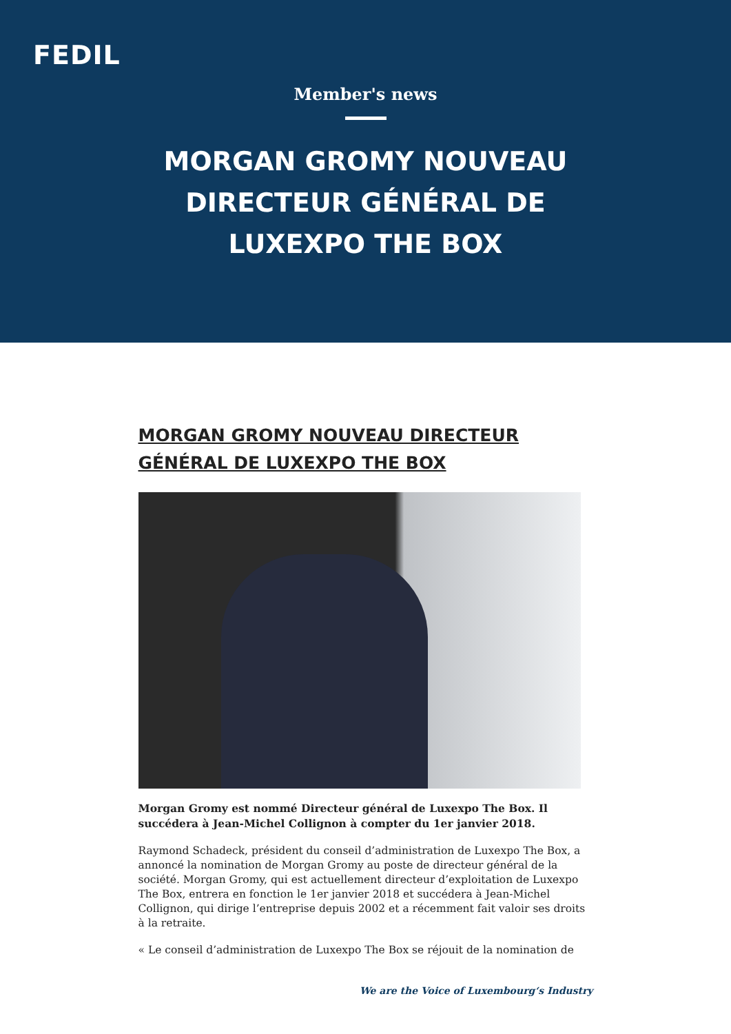FEDIL
Member's news
MORGAN GROMY NOUVEAU DIRECTEUR GÉNÉRAL DE LUXEXPO THE BOX
MORGAN GROMY NOUVEAU DIRECTEUR GÉNÉRAL DE LUXEXPO THE BOX
Morgan Gromy est nommé Directeur général de Luxexpo The Box. Il succédera à Jean-Michel Collignon à compter du 1er janvier 2018.
Raymond Schadeck, président du conseil d’administration de Luxexpo The Box, a annoncé la nomination de Morgan Gromy au poste de directeur général de la société. Morgan Gromy, qui est actuellement directeur d’exploitation de Luxexpo The Box, entrera en fonction le 1er janvier 2018 et succédera à Jean-Michel Collignon, qui dirige l’entreprise depuis 2002 et a récemment fait valoir ses droits à la retraite.
« Le conseil d’administration de Luxexpo The Box se réjouit de la nomination de
We are the Voice of Luxembourg‘s Industry